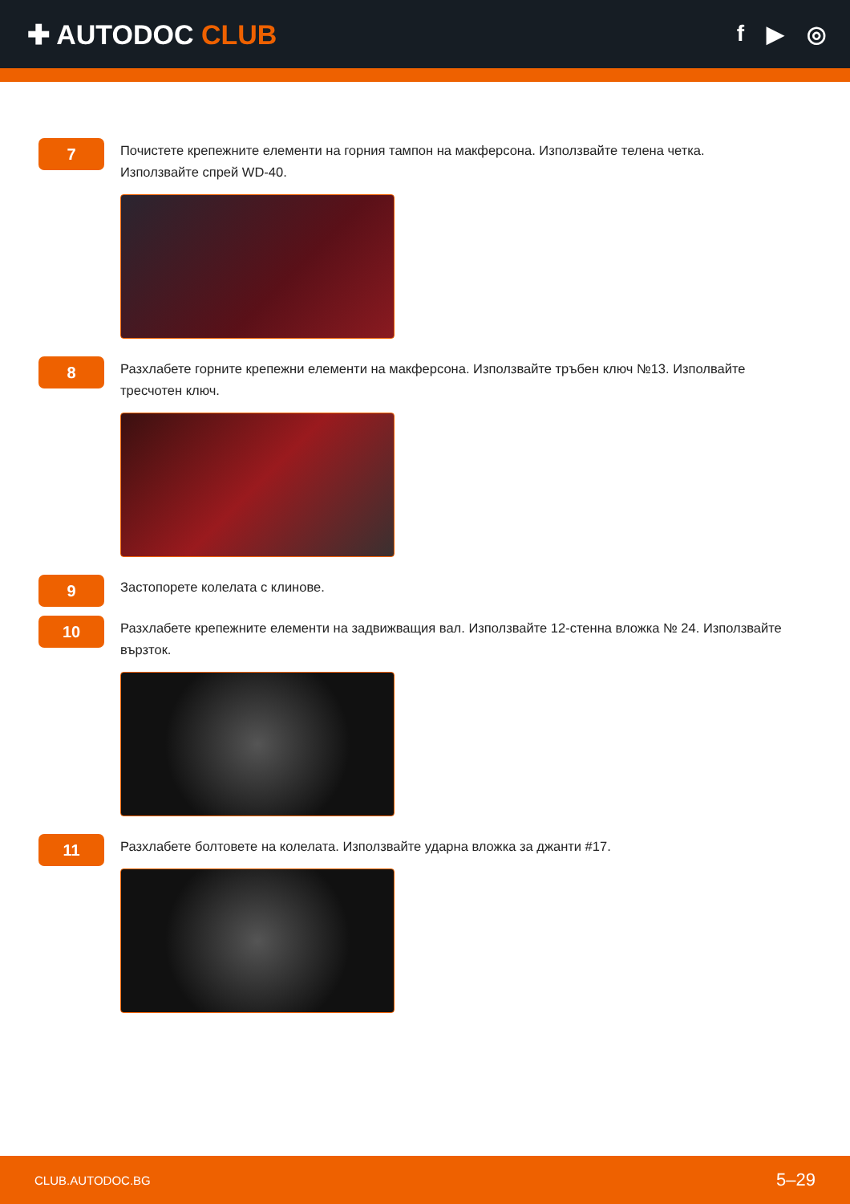✚ AUTODOC CLUB
f ▶ ◎
7
Почистете крепежните елементи на горния тампон на макферсона. Използвайте телена четка. Използвайте спрей WD-40.
8
Разхлабете горните крепежни елементи на макферсона. Използвайте тръбен ключ №13. Изполвайте тресчотен ключ.
9
Застопорете колелата с клинове.
10
Разхлабете крепежните елементи на задвижващия вал. Използвайте 12-стенна вложка № 24. Използвайте вързток.
11
Разхлабете болтовете на колелата. Използвайте ударна вложка за джанти #17.
CLUB.AUTODOC.BG 5–29